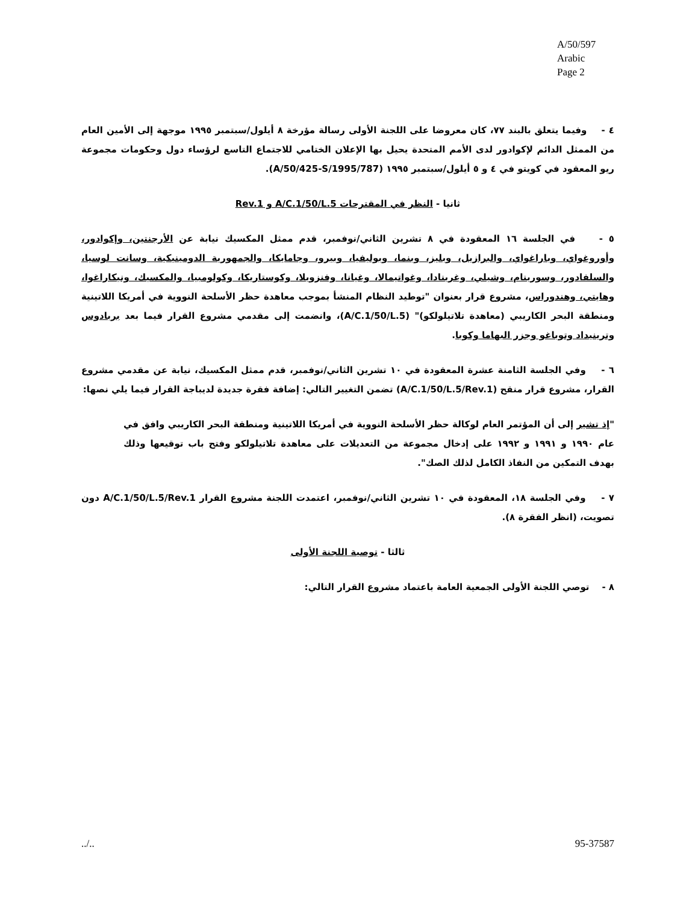A/50/597
Arabic
Page 2
٤ - وفيما يتعلق بالبند ٧٧، كان معروضا على اللجنة الأولى رسالة مؤرخة ٨ أيلول/سبتمبر ١٩٩٥ موجهة إلى الأمين العام من الممثل الدائم لإكوادور لدى الأمم المتحدة يحيل بها الإعلان الختامي للاجتماع التاسع لرؤساء دول وحكومات مجموعة ريو المعقود في كويتو في ٤ و ٥ أيلول/سبتمبر ١٩٩٥ (A/50/425-S/1995/787).
ثانيا - النظر في المقترحات A/C.1/50/L.5 و Rev.1
٥ - في الجلسة ١٦ المعقودة في ٨ تشرين الثاني/نوفمبر، قدم ممثل المكسيك نيابة عن الأرجنتين، وإكوادور، وأوروغواي، وباراغواي، والبرازيل، وبليز، وبنما، وبوليفيا، وبيرو، وجامايكا، والجمهورية الدومينيكية، وسانت لوسيا، والسلفادور، وسورينام، وشيلي، وغرينادا، وغواتيمالا، وغيانا، وفنزويلا، وكوستاريكا، وكولومبيا، والمكسيك، ونيكاراغوا، وهايتي، وهندوراس، مشروع قرار بعنوان "توطيد النظام المنشأ بموجب معاهدة حظر الأسلحة النووية في أمريكا اللاتينية ومنطقة البحر الكاريبي (معاهدة تلاتيلولكو)" (A/C.1/50/L.5)، وانضمت إلى مقدمي مشروع القرار فيما بعد بربادوس وترينيداد وتوباغو وجزر البهاما وكوبا.
٦ - وفي الجلسة الثامنة عشرة المعقودة في ١٠ تشرين الثاني/نوفمبر، قدم ممثل المكسيك، نيابة عن مقدمي مشروع القرار، مشروع قرار منقح (A/C.1/50/L.5/Rev.1) تضمن التغيير التالي: إضافة فقرة جديدة لديباجة القرار فيما يلي نصها:
"إذ تشير إلى أن المؤتمر العام لوكالة حظر الأسلحة النووية في أمريكا اللاتينية ومنطقة البحر الكاريبي وافق في عام ١٩٩٠ و ١٩٩١ و ١٩٩٢ على إدخال مجموعة من التعديلات على معاهدة تلاتيلولكو وفتح باب توقيعها وذلك بهدف التمكين من النفاذ الكامل لذلك الصك".
٧ - وفي الجلسة ١٨، المعقودة في ١٠ تشرين الثاني/نوفمبر، اعتمدت اللجنة مشروع القرار A/C.1/50/L.5/Rev.1 دون تصويت، (انظر الفقرة ٨).
ثالثا - توصية اللجنة الأولى
٨ - توصي اللجنة الأولى الجمعية العامة باعتماد مشروع القرار التالي:
../.. 95-37587